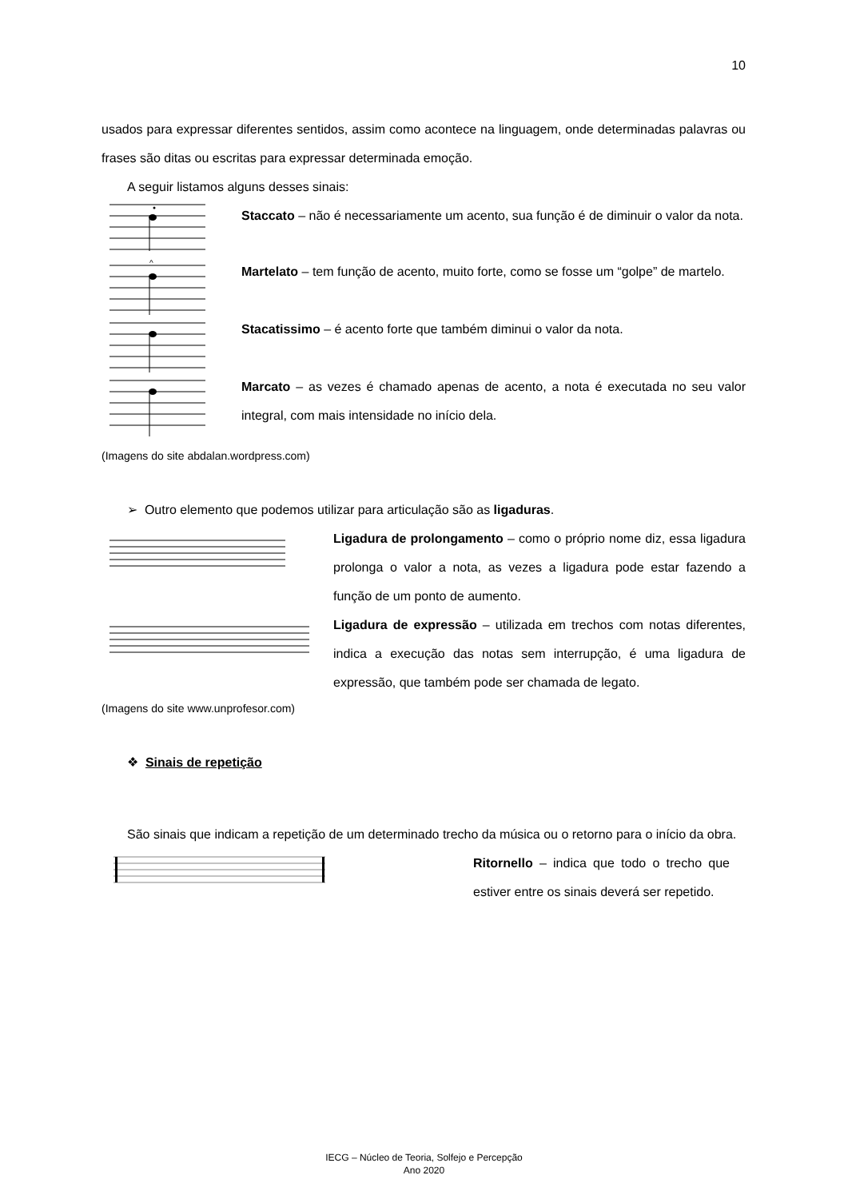10
usados para expressar diferentes sentidos, assim como acontece na linguagem, onde determinadas palavras ou frases são ditas ou escritas para expressar determinada emoção.
A seguir listamos alguns desses sinais:
Staccato – não é necessariamente um acento, sua função é de diminuir o valor da nota.
^
Martelato – tem função de acento, muito forte, como se fosse um “golpe” de martelo.
Stacatissimo – é acento forte que também diminui o valor da nota.
Marcato – as vezes é chamado apenas de acento, a nota é executada no seu valor integral, com mais intensidade no início dela.
(Imagens do site abdalan.wordpress.com)
➢ Outro elemento que podemos utilizar para articulação são as ligaduras.
Ligadura de prolongamento – como o próprio nome diz, essa ligadura prolonga o valor a nota, as vezes a ligadura pode estar fazendo a função de um ponto de aumento.
Ligadura de expressão – utilizada em trechos com notas diferentes, indica a execução das notas sem interrupção, é uma ligadura de expressão, que também pode ser chamada de legato.
(Imagens do site www.unprofesor.com)
❖ Sinais de repetição
São sinais que indicam a repetição de um determinado trecho da música ou o retorno para o início da obra.
Ritornello – indica que todo o trecho que estiver entre os sinais deverá ser repetido.
IECG – Núcleo de Teoria, Solfejo e Percepção
Ano 2020